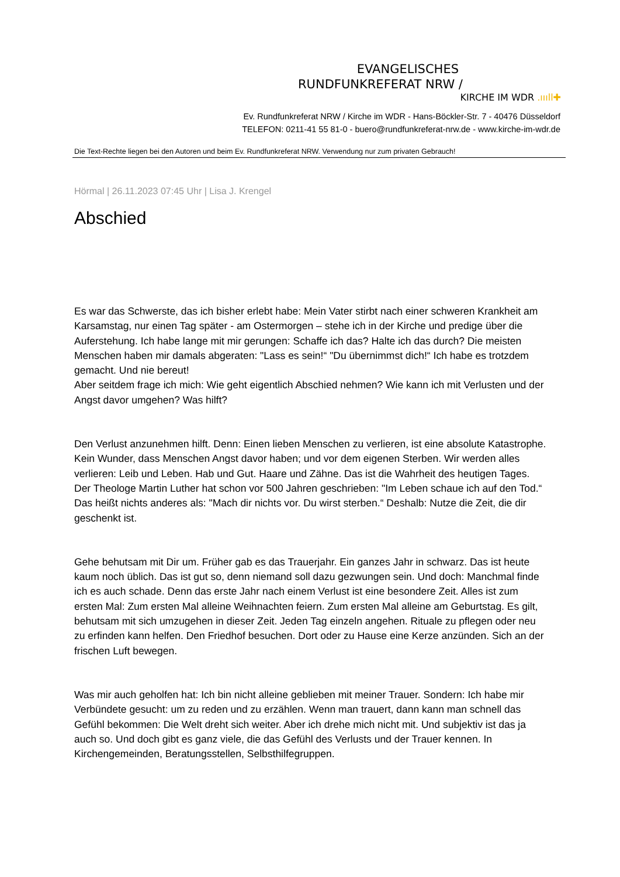EVANGELISCHES
RUNDFUNKREFERAT NRW /
KIRCHE IM WDR .ıııll✚
Ev. Rundfunkreferat NRW / Kirche im WDR - Hans-Böckler-Str. 7 - 40476 Düsseldorf
TELEFON: 0211-41 55 81-0 - buero@rundfunkreferat-nrw.de - www.kirche-im-wdr.de
Die Text-Rechte liegen bei den Autoren und beim Ev. Rundfunkreferat NRW. Verwendung nur zum privaten Gebrauch!
Hörmal | 26.11.2023 07:45 Uhr | Lisa J. Krengel
Abschied
Es war das Schwerste, das ich bisher erlebt habe: Mein Vater stirbt nach einer schweren Krankheit am Karsamstag, nur einen Tag später - am Ostermorgen – stehe ich in der Kirche und predige über die Auferstehung. Ich habe lange mit mir gerungen: Schaffe ich das? Halte ich das durch? Die meisten Menschen haben mir damals abgeraten: "Lass es sein!“ "Du übernimmst dich!“ Ich habe es trotzdem gemacht. Und nie bereut!
Aber seitdem frage ich mich: Wie geht eigentlich Abschied nehmen? Wie kann ich mit Verlusten und der Angst davor umgehen? Was hilft?
Den Verlust anzunehmen hilft. Denn: Einen lieben Menschen zu verlieren, ist eine absolute Katastrophe. Kein Wunder, dass Menschen Angst davor haben; und vor dem eigenen Sterben. Wir werden alles verlieren: Leib und Leben. Hab und Gut. Haare und Zähne. Das ist die Wahrheit des heutigen Tages. Der Theologe Martin Luther hat schon vor 500 Jahren geschrieben: "Im Leben schaue ich auf den Tod.“ Das heißt nichts anderes als: "Mach dir nichts vor. Du wirst sterben.“ Deshalb: Nutze die Zeit, die dir geschenkt ist.
Gehe behutsam mit Dir um. Früher gab es das Trauerjahr. Ein ganzes Jahr in schwarz. Das ist heute kaum noch üblich. Das ist gut so, denn niemand soll dazu gezwungen sein. Und doch: Manchmal finde ich es auch schade. Denn das erste Jahr nach einem Verlust ist eine besondere Zeit. Alles ist zum ersten Mal: Zum ersten Mal alleine Weihnachten feiern. Zum ersten Mal alleine am Geburtstag. Es gilt, behutsam mit sich umzugehen in dieser Zeit. Jeden Tag einzeln angehen. Rituale zu pflegen oder neu zu erfinden kann helfen. Den Friedhof besuchen. Dort oder zu Hause eine Kerze anzünden. Sich an der frischen Luft bewegen.
Was mir auch geholfen hat: Ich bin nicht alleine geblieben mit meiner Trauer. Sondern: Ich habe mir Verbündete gesucht: um zu reden und zu erzählen. Wenn man trauert, dann kann man schnell das Gefühl bekommen: Die Welt dreht sich weiter. Aber ich drehe mich nicht mit. Und subjektiv ist das ja auch so. Und doch gibt es ganz viele, die das Gefühl des Verlusts und der Trauer kennen. In Kirchengemeinden, Beratungsstellen, Selbsthilfegruppen.